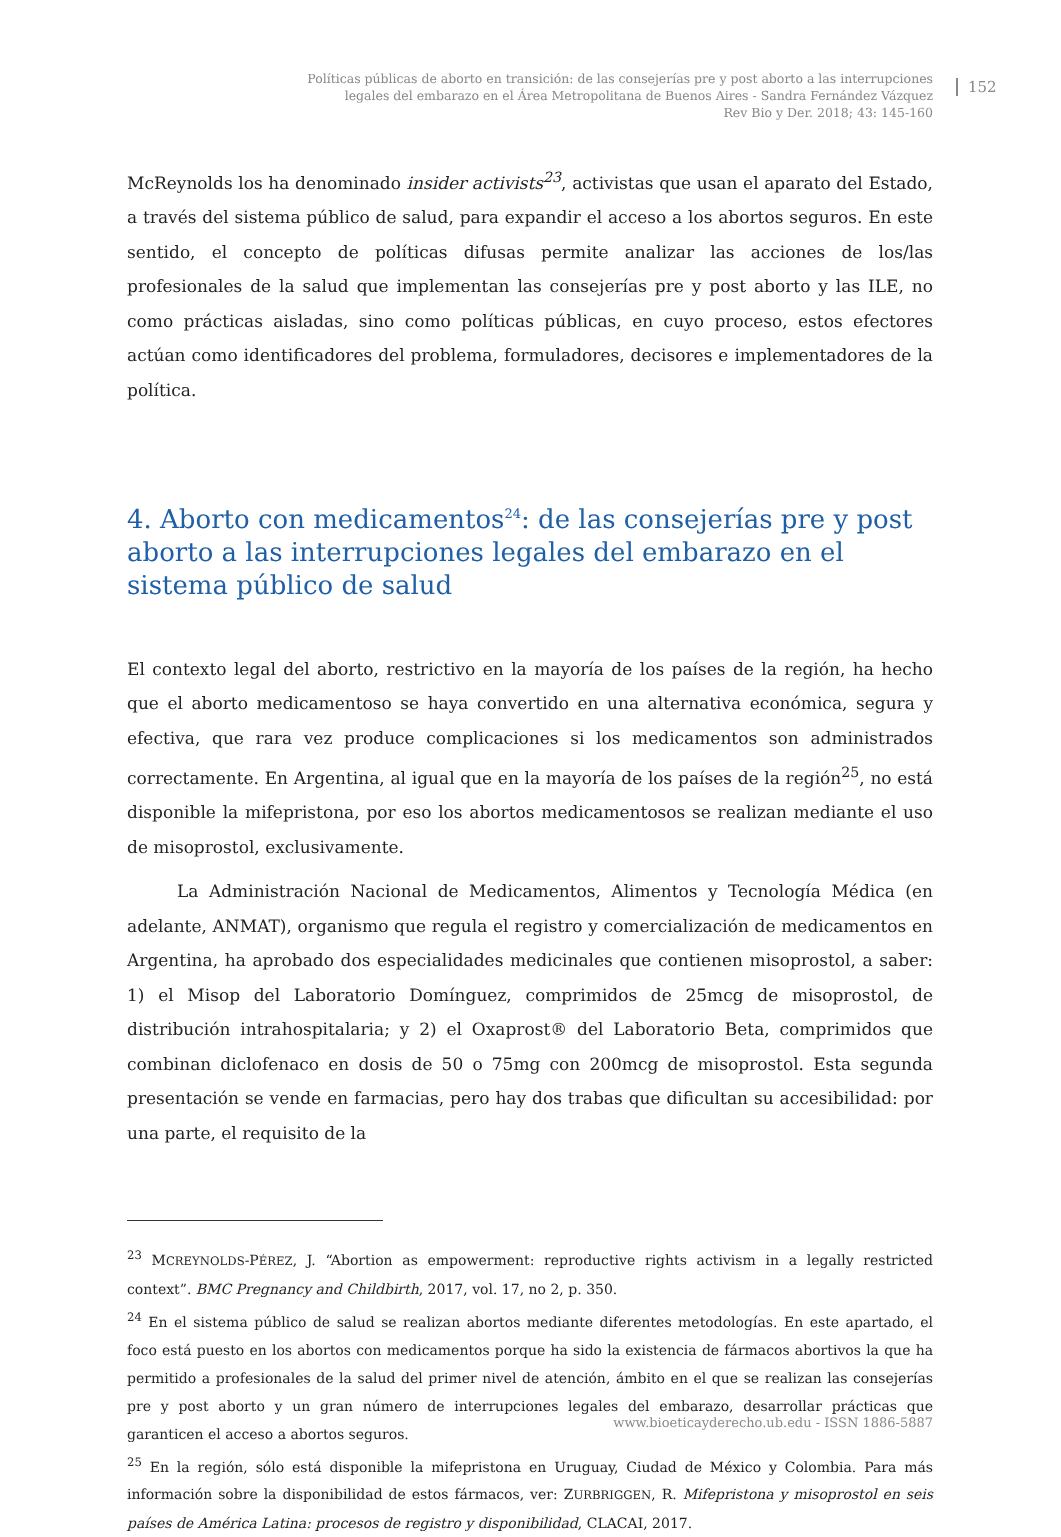Políticas públicas de aborto en transición: de las consejerías pre y post aborto a las interrupciones
legales del embarazo en el Área Metropolitana de Buenos Aires - Sandra Fernández Vázquez
Rev Bio y Der. 2018; 43: 145-160
152
McReynolds los ha denominado insider activists<sup>23</sup>, activistas que usan el aparato del Estado, a través del sistema público de salud, para expandir el acceso a los abortos seguros. En este sentido, el concepto de políticas difusas permite analizar las acciones de los/las profesionales de la salud que implementan las consejerías pre y post aborto y las ILE, no como prácticas aisladas, sino como políticas públicas, en cuyo proceso, estos efectores actúan como identificadores del problema, formuladores, decisores e implementadores de la política.
4. Aborto con medicamentos<sup>24</sup>: de las consejerías pre y post aborto a las interrupciones legales del embarazo en el sistema público de salud
El contexto legal del aborto, restrictivo en la mayoría de los países de la región, ha hecho que el aborto medicamentoso se haya convertido en una alternativa económica, segura y efectiva, que rara vez produce complicaciones si los medicamentos son administrados correctamente. En Argentina, al igual que en la mayoría de los países de la región<sup>25</sup>, no está disponible la mifepristona, por eso los abortos medicamentosos se realizan mediante el uso de misoprostol, exclusivamente.
La Administración Nacional de Medicamentos, Alimentos y Tecnología Médica (en adelante, ANMAT), organismo que regula el registro y comercialización de medicamentos en Argentina, ha aprobado dos especialidades medicinales que contienen misoprostol, a saber: 1) el Misop del Laboratorio Domínguez, comprimidos de 25mcg de misoprostol, de distribución intrahospitalaria; y 2) el Oxaprost® del Laboratorio Beta, comprimidos que combinan diclofenaco en dosis de 50 o 75mg con 200mcg de misoprostol. Esta segunda presentación se vende en farmacias, pero hay dos trabas que dificultan su accesibilidad: por una parte, el requisito de la
<sup>23</sup> MCREYNOLDS-PÉREZ, J. “Abortion as empowerment: reproductive rights activism in a legally restricted context”. BMC Pregnancy and Childbirth, 2017, vol. 17, no 2, p. 350.
<sup>24</sup> En el sistema público de salud se realizan abortos mediante diferentes metodologías. En este apartado, el foco está puesto en los abortos con medicamentos porque ha sido la existencia de fármacos abortivos la que ha permitido a profesionales de la salud del primer nivel de atención, ámbito en el que se realizan las consejerías pre y post aborto y un gran número de interrupciones legales del embarazo, desarrollar prácticas que garanticen el acceso a abortos seguros.
<sup>25</sup> En la región, sólo está disponible la mifepristona en Uruguay, Ciudad de México y Colombia. Para más información sobre la disponibilidad de estos fármacos, ver: ZURBRIGGEN, R. Mifepristona y misoprostol en seis países de América Latina: procesos de registro y disponibilidad, CLACAI, 2017.
www.bioeticayderecho.ub.edu - ISSN 1886-5887